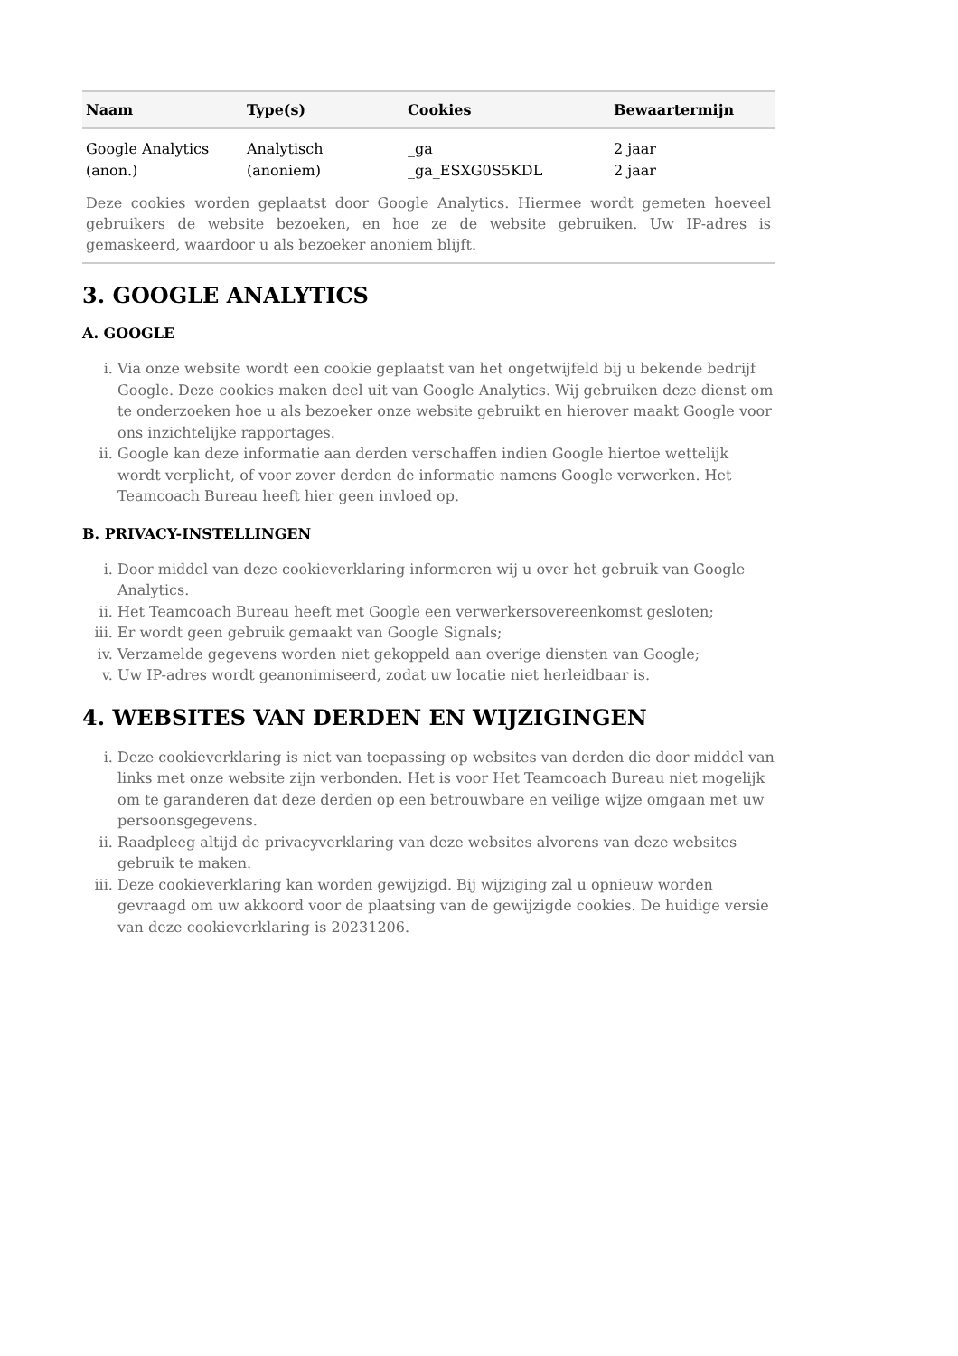| Naam | Type(s) | Cookies | Bewaartermijn |
| --- | --- | --- | --- |
| Google Analytics (anon.) | Analytisch (anoniem) | _ga _ga_ESXG0S5KDL | 2 jaar 2 jaar |
| Deze cookies worden geplaatst door Google Analytics. Hiermee wordt gemeten hoeveel gebruikers de website bezoeken, en hoe ze de website gebruiken. Uw IP-adres is gemaskeerd, waardoor u als bezoeker anoniem blijft. | | | |
3. GOOGLE ANALYTICS
A. GOOGLE
i. Via onze website wordt een cookie geplaatst van het ongetwijfeld bij u bekende bedrijf Google. Deze cookies maken deel uit van Google Analytics. Wij gebruiken deze dienst om te onderzoeken hoe u als bezoeker onze website gebruikt en hierover maakt Google voor ons inzichtelijke rapportages.
ii. Google kan deze informatie aan derden verschaffen indien Google hiertoe wettelijk wordt verplicht, of voor zover derden de informatie namens Google verwerken. Het Teamcoach Bureau heeft hier geen invloed op.
B. PRIVACY-INSTELLINGEN
i. Door middel van deze cookieverklaring informeren wij u over het gebruik van Google Analytics.
ii. Het Teamcoach Bureau heeft met Google een verwerkersovereenkomst gesloten;
iii. Er wordt geen gebruik gemaakt van Google Signals;
iv. Verzamelde gegevens worden niet gekoppeld aan overige diensten van Google;
v. Uw IP-adres wordt geanonimiseerd, zodat uw locatie niet herleidbaar is.
4. WEBSITES VAN DERDEN EN WIJZIGINGEN
i. Deze cookieverklaring is niet van toepassing op websites van derden die door middel van links met onze website zijn verbonden. Het is voor Het Teamcoach Bureau niet mogelijk om te garanderen dat deze derden op een betrouwbare en veilige wijze omgaan met uw persoonsgegevens.
ii. Raadpleeg altijd de privacyverklaring van deze websites alvorens van deze websites gebruik te maken.
iii. Deze cookieverklaring kan worden gewijzigd. Bij wijziging zal u opnieuw worden gevraagd om uw akkoord voor de plaatsing van de gewijzigde cookies. De huidige versie van deze cookieverklaring is 20231206.